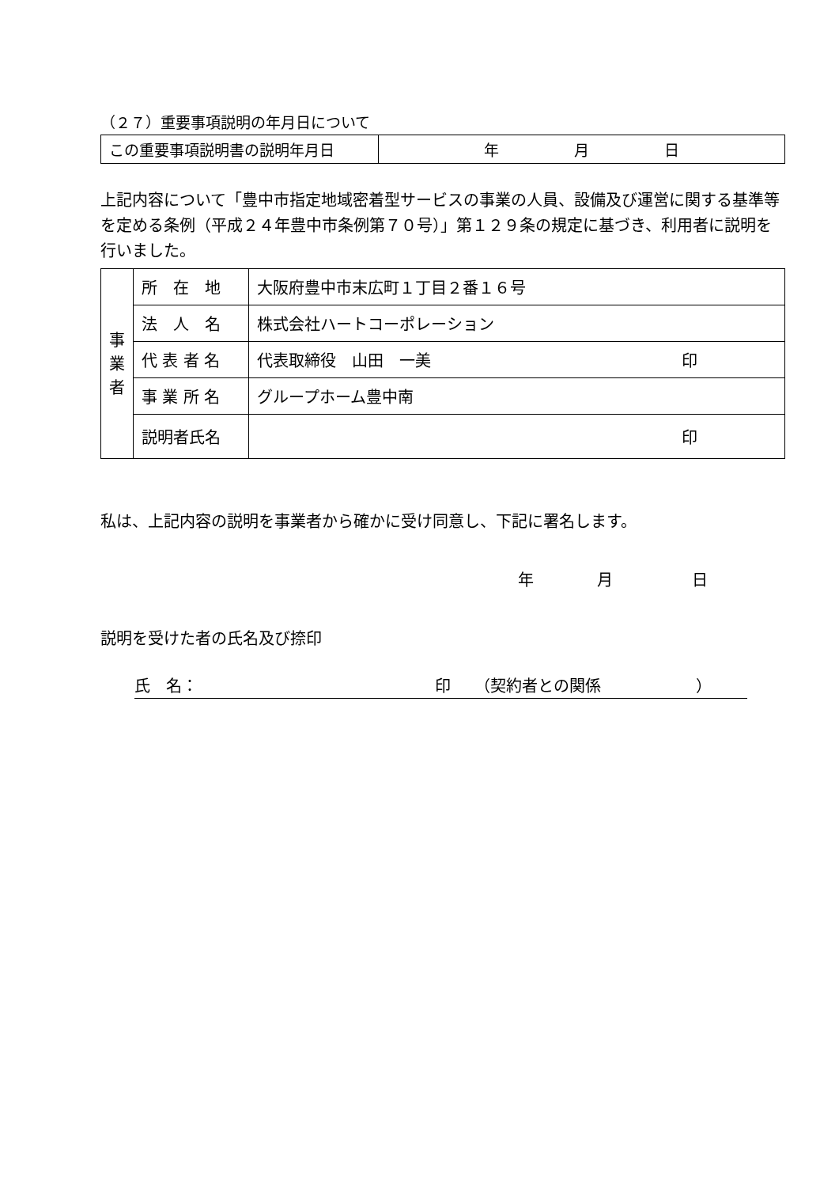（２７）重要事項説明の年月日について
| この重要事項説明書の説明年月日 | 年 月 日 |
上記内容について「豊中市指定地域密着型サービスの事業の人員、設備及び運営に関する基準等を定める条例（平成２４年豊中市条例第７０号）」第１２９条の規定に基づき、利用者に説明を行いました。
| 事 業 者 | 所 在 地 | 大阪府豊中市末広町１丁目２番１６号 |
| | 法 人 名 | 株式会社ハートコーポレーション |
| | 代 表 者 名 | 代表取締役 山田 一美 印 |
| | 事 業 所 名 | グループホーム豊中南 |
| | 説明者氏名 | 印 |
私は、上記内容の説明を事業者から確かに受け同意し、下記に署名します。
年　　　　月　　　　　日
説明を受けた者の氏名及び捺印
氏　名： 印　　（契約者との関係 ）